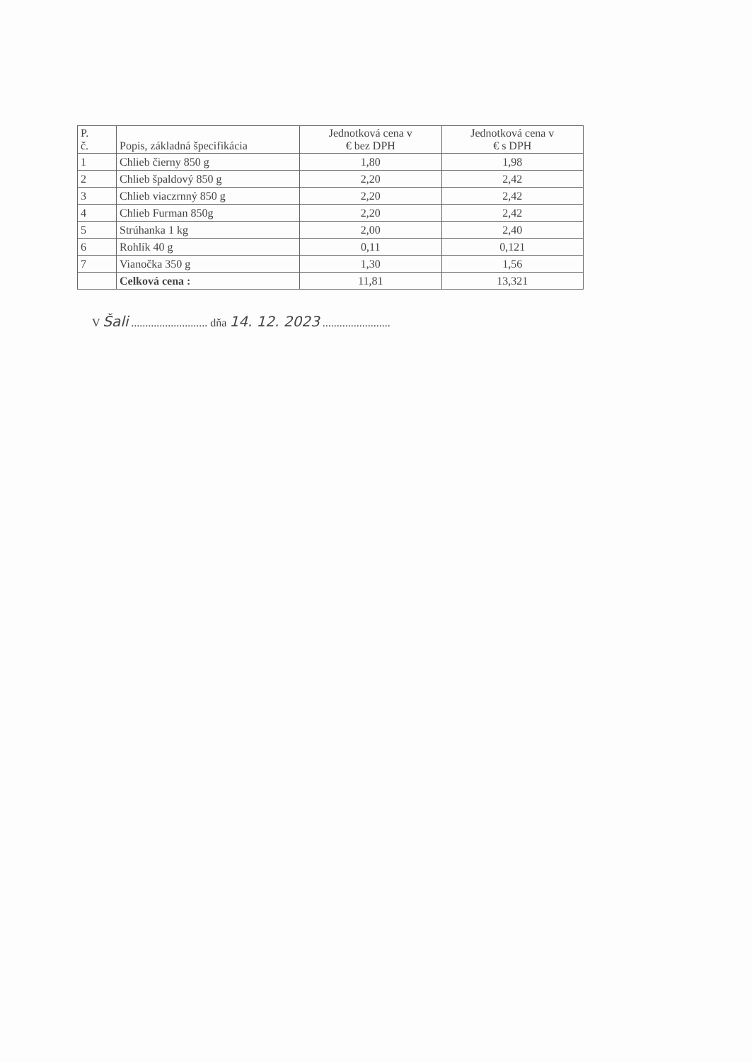| P. č. | Popis, základná špecifikácia | Jednotková cena v € bez DPH | Jednotková cena v € s DPH |
| --- | --- | --- | --- |
| 1 | Chlieb čierny 850 g | 1,80 | 1,98 |
| 2 | Chlieb špaldový 850 g | 2,20 | 2,42 |
| 3 | Chlieb viaczrnný 850 g | 2,20 | 2,42 |
| 4 | Chlieb Furman 850g | 2,20 | 2,42 |
| 5 | Strúhanka 1 kg | 2,00 | 2,40 |
| 6 | Rohlík 40 g | 0,11 | 0,121 |
| 7 | Vianočka 350 g | 1,30 | 1,56 |
| | Celková cena : | 11,81 | 13,321 |
V Šali ........................... dňa 14. 12. 2023 ........................